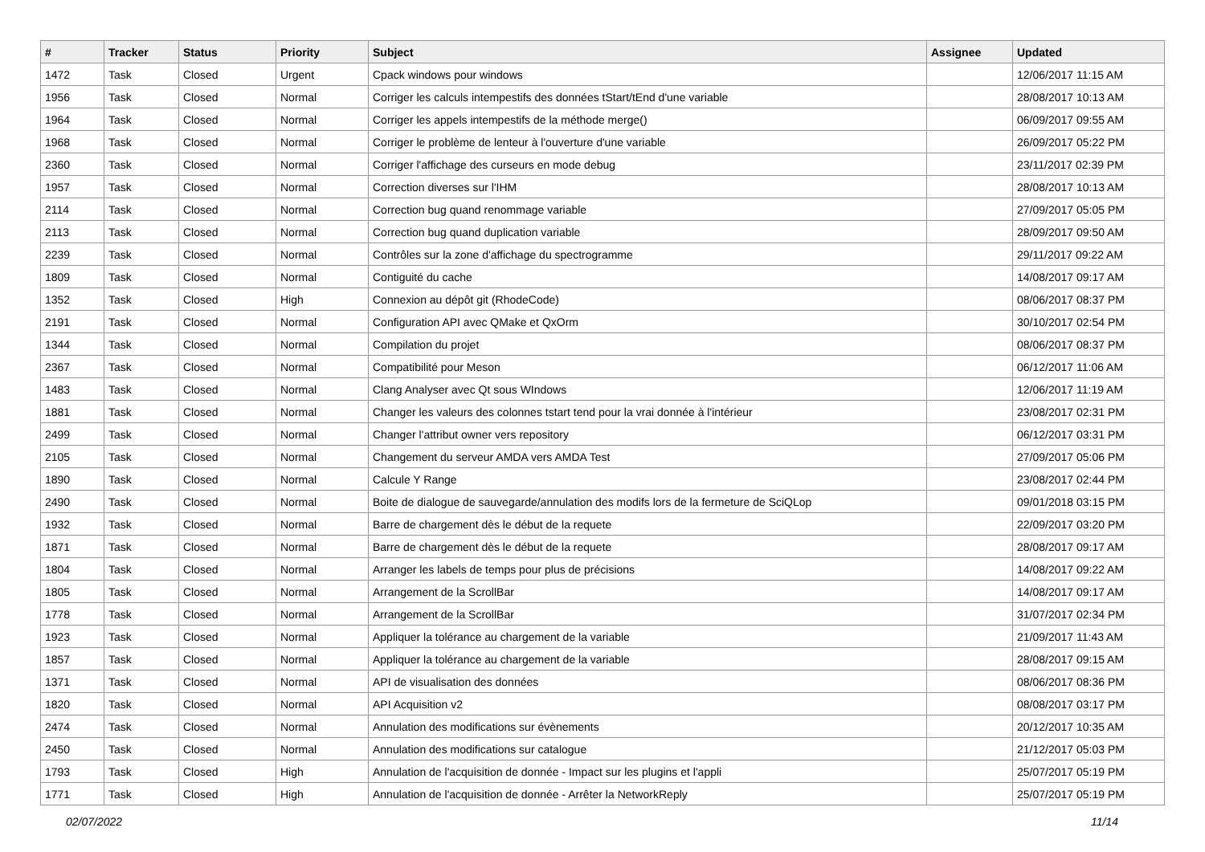| # | Tracker | Status | Priority | Subject | Assignee | Updated |
| --- | --- | --- | --- | --- | --- | --- |
| 1472 | Task | Closed | Urgent | Cpack windows pour windows | | 12/06/2017 11:15 AM |
| 1956 | Task | Closed | Normal | Corriger les calculs intempestifs des données tStart/tEnd d'une variable | | 28/08/2017 10:13 AM |
| 1964 | Task | Closed | Normal | Corriger les appels intempestifs de la méthode merge() | | 06/09/2017 09:55 AM |
| 1968 | Task | Closed | Normal | Corriger le problème de lenteur à l'ouverture d'une variable | | 26/09/2017 05:22 PM |
| 2360 | Task | Closed | Normal | Corriger l'affichage des curseurs en mode debug | | 23/11/2017 02:39 PM |
| 1957 | Task | Closed | Normal | Correction diverses sur l'IHM | | 28/08/2017 10:13 AM |
| 2114 | Task | Closed | Normal | Correction bug quand renommage variable | | 27/09/2017 05:05 PM |
| 2113 | Task | Closed | Normal | Correction bug quand duplication variable | | 28/09/2017 09:50 AM |
| 2239 | Task | Closed | Normal | Contrôles sur la zone d'affichage du spectrogramme | | 29/11/2017 09:22 AM |
| 1809 | Task | Closed | Normal | Contiguité du cache | | 14/08/2017 09:17 AM |
| 1352 | Task | Closed | High | Connexion au dépôt git (RhodeCode) | | 08/06/2017 08:37 PM |
| 2191 | Task | Closed | Normal | Configuration API avec QMake et QxOrm | | 30/10/2017 02:54 PM |
| 1344 | Task | Closed | Normal | Compilation du projet | | 08/06/2017 08:37 PM |
| 2367 | Task | Closed | Normal | Compatibilité pour Meson | | 06/12/2017 11:06 AM |
| 1483 | Task | Closed | Normal | Clang Analyser avec Qt sous WIndows | | 12/06/2017 11:19 AM |
| 1881 | Task | Closed | Normal | Changer les valeurs des colonnes tstart tend pour la vrai donnée à l'intérieur | | 23/08/2017 02:31 PM |
| 2499 | Task | Closed | Normal | Changer l'attribut owner vers repository | | 06/12/2017 03:31 PM |
| 2105 | Task | Closed | Normal | Changement du serveur AMDA vers AMDA Test | | 27/09/2017 05:06 PM |
| 1890 | Task | Closed | Normal | Calcule Y Range | | 23/08/2017 02:44 PM |
| 2490 | Task | Closed | Normal | Boite de dialogue de sauvegarde/annulation des modifs lors de la fermeture de SciQLop | | 09/01/2018 03:15 PM |
| 1932 | Task | Closed | Normal | Barre de chargement dès le début de la requete | | 22/09/2017 03:20 PM |
| 1871 | Task | Closed | Normal | Barre de chargement dès le début de la requete | | 28/08/2017 09:17 AM |
| 1804 | Task | Closed | Normal | Arranger les labels de temps pour plus de précisions | | 14/08/2017 09:22 AM |
| 1805 | Task | Closed | Normal | Arrangement de la ScrollBar | | 14/08/2017 09:17 AM |
| 1778 | Task | Closed | Normal | Arrangement de la ScrollBar | | 31/07/2017 02:34 PM |
| 1923 | Task | Closed | Normal | Appliquer la tolérance au chargement de la variable | | 21/09/2017 11:43 AM |
| 1857 | Task | Closed | Normal | Appliquer la tolérance au chargement de la variable | | 28/08/2017 09:15 AM |
| 1371 | Task | Closed | Normal | API de visualisation des données | | 08/06/2017 08:36 PM |
| 1820 | Task | Closed | Normal | API Acquisition v2 | | 08/08/2017 03:17 PM |
| 2474 | Task | Closed | Normal | Annulation des modifications sur évènements | | 20/12/2017 10:35 AM |
| 2450 | Task | Closed | Normal | Annulation des modifications sur catalogue | | 21/12/2017 05:03 PM |
| 1793 | Task | Closed | High | Annulation de l'acquisition de donnée - Impact sur les plugins et l'appli | | 25/07/2017 05:19 PM |
| 1771 | Task | Closed | High | Annulation de l'acquisition de donnée - Arrêter la NetworkReply | | 25/07/2017 05:19 PM |
02/07/2022 11/14